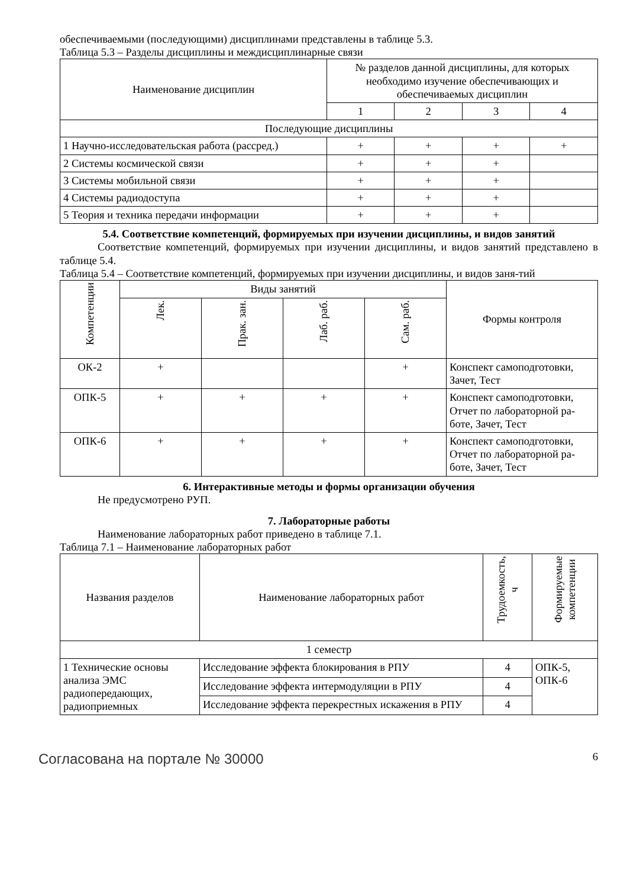обеспечиваемыми (последующими) дисциплинами представлены в таблице 5.3.
Таблица 5.3 – Разделы дисциплины и междисциплинарные связи
| Наименование дисциплин | № разделов данной дисциплины, для которых необходимо изучение обеспечивающих и обеспечиваемых дисциплин | | | |
| --- | --- | --- | --- | --- |
| | 1 | 2 | 3 | 4 |
| Последующие дисциплины | | | | |
| 1 Научно-исследовательская работа (рассред.) | + | + | + | + |
| 2 Системы космической связи | + | + | + | |
| 3 Системы мобильной связи | + | + | + | |
| 4 Системы радиодоступа | + | + | + | |
| 5 Теория и техника передачи информации | + | + | + | |
5.4. Соответствие компетенций, формируемых при изучении дисциплины, и видов занятий
Соответствие компетенций, формируемых при изучении дисциплины, и видов занятий представлено в таблице 5.4.
Таблица 5.4 – Соответствие компетенций, формируемых при изучении дисциплины, и видов заня-тий
| Компетенции | Виды занятий | | | | Формы контроля |
| --- | --- | --- | --- | --- | --- |
| | Лек. | Прак. зан. | Лаб. раб. | Сам. раб. | |
| ОК-2 | + | | | + | Конспект самоподготовки, Зачет, Тест |
| ОПК-5 | + | + | + | + | Конспект самоподготовки, Отчет по лабораторной ра-боте, Зачет, Тест |
| ОПК-6 | + | + | + | + | Конспект самоподготовки, Отчет по лабораторной ра-боте, Зачет, Тест |
6. Интерактивные методы и формы организации обучения
Не предусмотрено РУП.
7. Лабораторные работы
Наименование лабораторных работ приведено в таблице 7.1.
Таблица 7.1 – Наименование лабораторных работ
| Названия разделов | Наименование лабораторных работ | Трудоемкость, ч | Формируемые компетенции |
| --- | --- | --- | --- |
| 1 семестр | | | |
| 1 Технические основы анализа ЭМС радиопередающих, радиоприемных | Исследование эффекта блокирования в РПУ | 4 | ОПК-5, ОПК-6 |
| | Исследование эффекта интермодуляции в РПУ | 4 | |
| | Исследование эффекта перекрестных искажения в РПУ | 4 | |
Согласована на портале № 30000 6